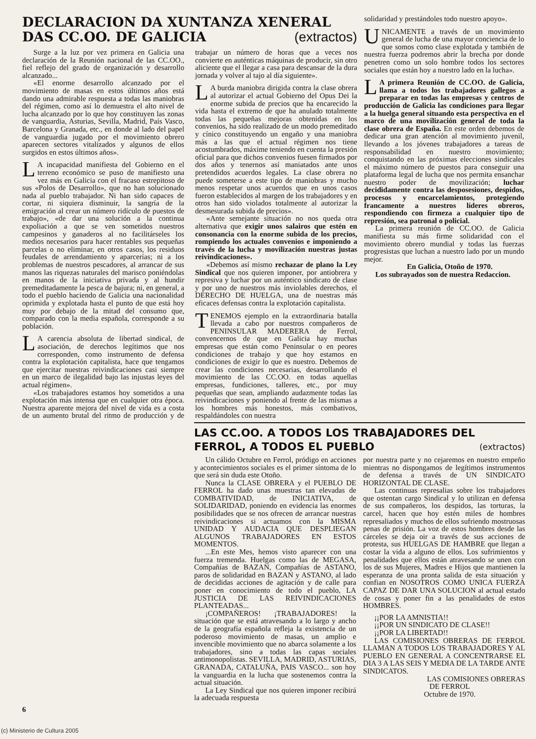DECLARACION DA XUNTANZA XENERAL DAS CC.OO. DE GALICIA (extractos)
Surge a la luz por vez primera en Galicia una declaración de la Reunión nacional de las CC.OO., fiel reflejo del grado de organización y desarrollo alcanzado...
«El enorme desarrollo alcanzado por el movimiento de masas en estos últimos años está dando una admirable respuesta a todas las maniobras del régimen, como así lo demuestra el alto nivel de lucha alcanzado por lo que hoy constituyen las zonas de vanguardia, Asturias, Sevilla, Madrid, País Vasco, Barcelona y Granada, etc., en donde al lado del papel de vanguardia jugado por el movimiento obrero aparecen sectores vitalizados y algunos de ellos surgidos en estos últimos años».
LA incapacidad manifiesta del Gobierno en el terreno económico se puso de manifiesto una vez más en Galicia con el fracaso estrepitoso de sus «Polos de Desarrollo», que no han solucionado nada al pueblo trabajador. Ni han sido capaces de cortar, ni siquiera disminuir, la sangría de la emigración al crear un número ridículo de puestos de trabajo», «de dar una solución a la continua expoliación a que se ven sometidos nuestros campesinos y ganaderos al no facilitárseles los medios necesarios para hacer rentables sus pequeñas parcelas o no eliminar, en otros casos, los residuos feudales de arrendamiento y aparcerías; ni a los problemas de nuestros pescadores, al arrancar de sus manos las riquezas naturales del marisco poniéndolas en manos de la iniciativa privada y al hundir premeditadamente la pesca de bajura; ni, en general, a todo el pueblo haciendo de Galicia una nacionalidad oprimida y explotada hasta el punto de que está hoy muy por debajo de la mitad del consumo que, comparado con la media española, corresponde a su población.
LA carencia absoluta de libertad sindical, de asociación, de derechos legítimos que nos corresponden, como instrumento de defensa contra la explotación capitalista, hace que tengamos que ejercitar nuestras reivindicaciones casi siempre en un marco de ilegalidad bajo las injustas leyes del actual régimen».
«Los trabajadores estamos hoy sometidos a una explotación más intensa que en cualquier otra época. Nuestra aparente mejora del nivel de vida es a costa de un aumento brutal del ritmo de producción y de trabajar un número de horas que a veces nos convierte en auténticas máquinas de producir, sin otro aliciente que el llegar a casa para descansar de la dura jornada y volver al tajo al día siguiente».
LA burda maniobra dirigida contra la clase obrera al autorizar el actual Gobierno del Opus Dei la enorme subida de precios que ha encarecido la vida hasta el extremo de que ha anulado totalmente todas las pequeñas mejoras obtenidas en los convenios, ha sido realizado de un modo premeditado y cínico constituyendo un engaño y una maniobra más a las que el actual régimen nos tiene acostumbrados, máxime teniendo en cuenta la presión oficial para que dichos convenios fuesen firmados por dos años y tenernos así maniatados ante unos pretendidos acuerdos legales. La clase obrera no puede someterse a este tipo de maniobras y mucho menos respetar unos acuerdos que en unos casos fueron establecidos al margen de los trabajadores y en otros han sido violados totalmente al autorizar la desmesurada subida de precios».
«Ante semejante situación no nos queda otra alternativa que exigir unos salairos que estén en consonancia con la enorme subida de los precios, rompiendo los actuales convenios e imponiendo a través de la lucha y movilización nuestras justas reivindicaciones».
«Debemos así mismo rechazar de plano la Ley Sindical que nos quieren imponer, por antiobrera y represiva y luchar por un auténtico sindicato de clase y por uno de nuestros más inviolables derechos, el DERECHO DE HUELGA, una de nuestras más eficaces defensas contra la explotación capitalista.
TENEMOS ejemplo en la extraordinaria batalla llevada a cabo por nuestros compañeros de PENINSULAR MADERERA de Ferrol, convencernos de que en Galicia hay muchas empresas que están como Peninsular o en peores condiciones de trabajo y que hoy estamos en condiciones de exigir lo que es nuestro. Debemos de crear las condiciones necesarias, desarrollando el movimiento de las CC.OO. en todas aquellas empresas, fundiciones, talleres, etc., por muy pequeñas que sean, ampliando audazmente todas las reivindicaciones y poniendo al frente de las mismas a los hombres más honestos, más combativos, respaldándoles con nuestra
solidaridad y prestándoles todo nuestro apoyo».
UNICAMENTE a través de un movimiento general de lucha de una mayor conciencia de lo que somos como clase explotada y también de nuestra fuerza podremos abrir la brecha por donde penetren como un solo hombre todos los sectores sociales que están hoy a nuestro lado en la lucha».
LA primera Reunión de CC.OO. de Galicia, llama a todos los trabajadores gallegos a preparar en todas las empresas y centros de producción de Galicia las condiciones para llegar a la huelga general situando esta perspectiva en el marco de una movilización general de toda la clase obrera de España. En este orden debemos de dedicar una gran atención al movimiento juvenil, llevando a los jóvenes trabajadores a tareas de responsabilidad en nuestro movimiento; conquistando en las próximas elecciones sindicales el máximo número de puestos para conseguir una plataforma legal de lucha que nos permita ensanchar nuestro poder de movilización; luchar decididamente contra las desposesiones, despidos, procesos y encarcelamientos, protegiendo francamente a nuestros líderes obreros, respondiendo con firmeza a cualquier tipo de represión, sea patronal o policial.
La primera reunión de CC.OO. de Galicia manifiesta su más firme solidaridad con el movimiento obrero mundial y todas las fuerzas progresistas que luchan a nuestro lado por un mundo mejor.
En Galicia, Otoño de 1970.
Los subrayados son de nuestra Redaccion.
LAS CC.OO. A TODOS LOS TRABAJADORES DEL FERROL, A TODOS EL PUEBLO (extractos)
Un cálido Octubre en Ferrol, pródigo en acciones y acontecimientos sociales es el primer síntoma de lo que será sin duda este Otoño.
Nunca la CLASE OBRERA y el PUEBLO DE FERROL ha dado unas muestras tan elevadas de COMBATIVIDAD, de INICIATIVA, de SOLIDARIDAD, poniendo en evidencia las enormes posibilidades que se nos ofrecen de arrancar nuestras reivindicaciones si actuamos con la MISMA UNIDAD Y AUDACIA QUE DESPLIEGAN ALGUNOS TRABAJADORES EN ESTOS MOMENTOS.
...En este Mes, hemos visto aparecer con una fuerza tremenda. Huelgas como las de MEGASA, Compañías de BAZAN, Compañías de ASTANO, paros de solidaridad en BAZAN y ASTANO, al lado de decididas acciones de agitación y de calle para poner en conocimiento de todo el pueblo, LA JUSTICIA DE LAS REIVINDICACIONES PLANTEADAS...
¡COMPAÑEROS! ¡TRABAJADORES! la situación que se está atravesando a lo largo y ancho de la geografía española refleja la existencia de un poderoso movimiento de masas, un amplio e invencible movimiento que no abarca solamente a los trabajadores, sino a todas las capas sociales antimonopolistas. SEVILLA, MADRID, ASTURIAS, GRANADA, CATALUÑA, PAIS VASCO... son hoy la vanguardia en la lucha que sostenemos contra la actual situación.
La Ley Sindical que nos quieren imponer recibirá la adecuada respuesta
por nuestra parte y no cejaremos en nuestro empeño mientras no dispongamos de legítimos instrumentos de defensa a través de UN SINDICATO HORIZONTAL DE CLASE.
Las continuas represalias sobre los trabajadores que ostentan cargo Sindical y lo utilizan en defensa de sus compañeros, los despidos, las torturas, la carcel, hacen que hoy estén miles de hombres represaliados y muchos de ellos sufriendo mostruosas penas de prisión. La voz de estos hombres desde las cárceles se deja oir a través de sus acciones de protesta, sus HUELGAS DE HAMBRE que llegan a costar la vida a alguno de ellos. Los sufrimientos y penalidades que ellos están atravesando se unen con los de sus Mujeres, Madres e Hijos que mantienen la esperanza de una pronta salida de esta situación y confian en NOSOTROS COMO UNICA FUERZA CAPAZ DE DAR UNA SOLUCION al actual estado de cosas y poner fin a las penalidades de estos HOMBRES.
¡¡POR LA AMNISTIA!!
¡¡POR UN SINDICATO DE CLASE!!
¡¡POR LA LIBERTAD!!
LAS COMISIONES OBRERAS DE FERROL LLAMAN A TODOS LOS TRABAJADORES Y AL PUEBLO EN GENERAL A CONCENTRARSE EL DIA 3 A LAS SEIS Y MEDIA DE LA TARDE ANTE SINDICATOS.
LAS COMISIONES OBRERAS
DE FERROL
Octubre de 1970.
6
(c) Ministerio de Cultura 2005